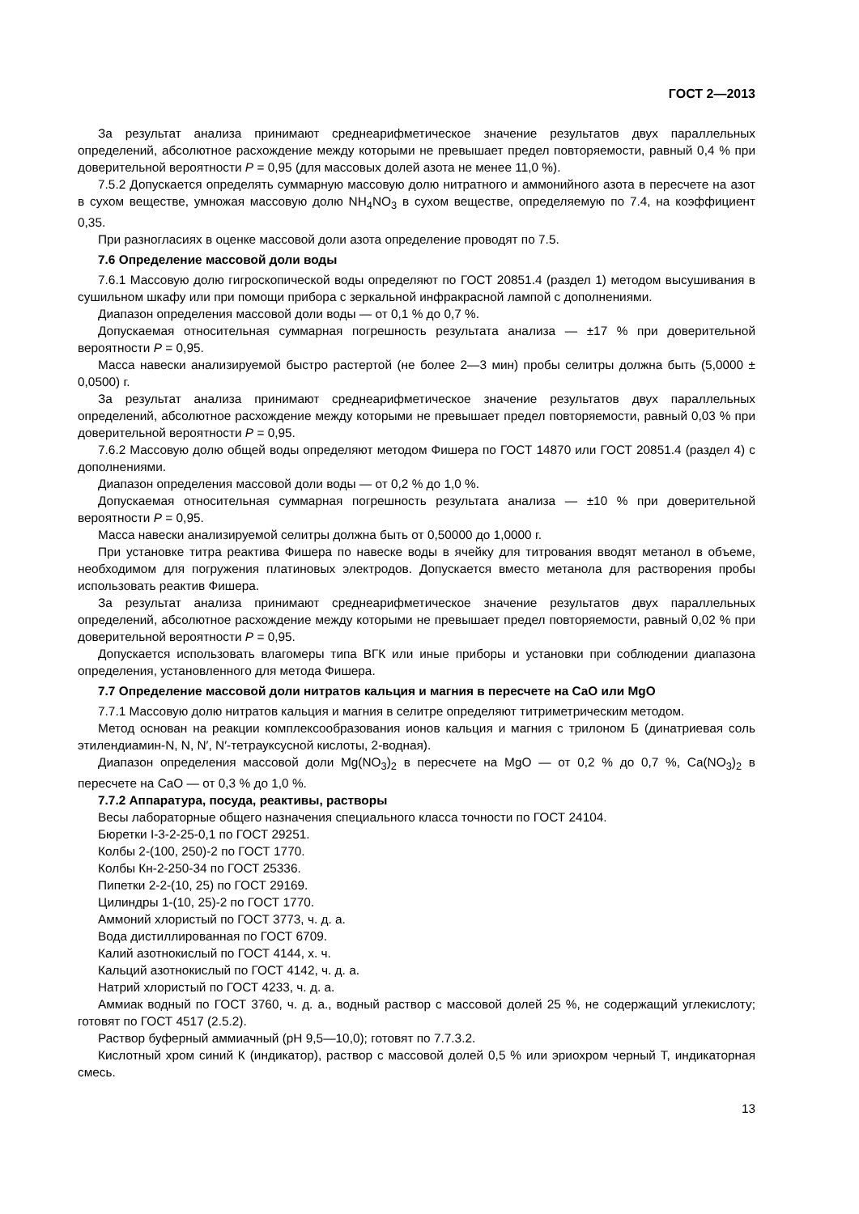ГОСТ 2—2013
За результат анализа принимают среднеарифметическое значение результатов двух параллельных определений, абсолютное расхождение между которыми не превышает предел повторяемости, равный 0,4 % при доверительной вероятности P = 0,95 (для массовых долей азота не менее 11,0 %).
7.5.2 Допускается определять суммарную массовую долю нитратного и аммонийного азота в пересчете на азот в сухом веществе, умножая массовую долю NH<sub>4</sub>NO<sub>3</sub> в сухом веществе, определяемую по 7.4, на коэффициент 0,35.
При разногласиях в оценке массовой доли азота определение проводят по 7.5.
7.6 Определение массовой доли воды
7.6.1 Массовую долю гигроскопической воды определяют по ГОСТ 20851.4 (раздел 1) методом высушивания в сушильном шкафу или при помощи прибора с зеркальной инфракрасной лампой с дополнениями.
Диапазон определения массовой доли воды — от 0,1 % до 0,7 %.
Допускаемая относительная суммарная погрешность результата анализа — ±17 % при доверительной вероятности P = 0,95.
Масса навески анализируемой быстро растертой (не более 2—3 мин) пробы селитры должна быть (5,0000 ± 0,0500) г.
За результат анализа принимают среднеарифметическое значение результатов двух параллельных определений, абсолютное расхождение между которыми не превышает предел повторяемости, равный 0,03 % при доверительной вероятности P = 0,95.
7.6.2 Массовую долю общей воды определяют методом Фишера по ГОСТ 14870 или ГОСТ 20851.4 (раздел 4) с дополнениями.
Диапазон определения массовой доли воды — от 0,2 % до 1,0 %.
Допускаемая относительная суммарная погрешность результата анализа — ±10 % при доверительной вероятности P = 0,95.
Масса навески анализируемой селитры должна быть от 0,50000 до 1,0000 г.
При установке титра реактива Фишера по навеске воды в ячейку для титрования вводят метанол в объеме, необходимом для погружения платиновых электродов. Допускается вместо метанола для растворения пробы использовать реактив Фишера.
За результат анализа принимают среднеарифметическое значение результатов двух параллельных определений, абсолютное расхождение между которыми не превышает предел повторяемости, равный 0,02 % при доверительной вероятности P = 0,95.
Допускается использовать влагомеры типа ВГК или иные приборы и установки при соблюдении диапазона определения, установленного для метода Фишера.
7.7 Определение массовой доли нитратов кальция и магния в пересчете на CaO или MgO
7.7.1 Массовую долю нитратов кальция и магния в селитре определяют титриметрическим методом.
Метод основан на реакции комплексообразования ионов кальция и магния с трилоном Б (динатриевая соль этилендиамин-N, N, N′, N′-тетрауксусной кислоты, 2-водная).
Диапазон определения массовой доли Mg(NO<sub>3</sub>)<sub>2</sub> в пересчете на MgO — от 0,2 % до 0,7 %, Ca(NO<sub>3</sub>)<sub>2</sub> в пересчете на CaO — от 0,3 % до 1,0 %.
7.7.2 Аппаратура, посуда, реактивы, растворы
Весы лабораторные общего назначения специального класса точности по ГОСТ 24104.
Бюретки I-3-2-25-0,1 по ГОСТ 29251.
Колбы 2-(100, 250)-2 по ГОСТ 1770.
Колбы Кн-2-250-34 по ГОСТ 25336.
Пипетки 2-2-(10, 25) по ГОСТ 29169.
Цилиндры 1-(10, 25)-2 по ГОСТ 1770.
Аммоний хлористый по ГОСТ 3773, ч. д. а.
Вода дистиллированная по ГОСТ 6709.
Калий азотнокислый по ГОСТ 4144, х. ч.
Кальций азотнокислый по ГОСТ 4142, ч. д. а.
Натрий хлористый по ГОСТ 4233, ч. д. а.
Аммиак водный по ГОСТ 3760, ч. д. а., водный раствор с массовой долей 25 %, не содержащий углекислоту; готовят по ГОСТ 4517 (2.5.2).
Раствор буферный аммиачный (pH 9,5—10,0); готовят по 7.7.3.2.
Кислотный хром синий К (индикатор), раствор с массовой долей 0,5 % или эриохром черный Т, индикаторная смесь.
13